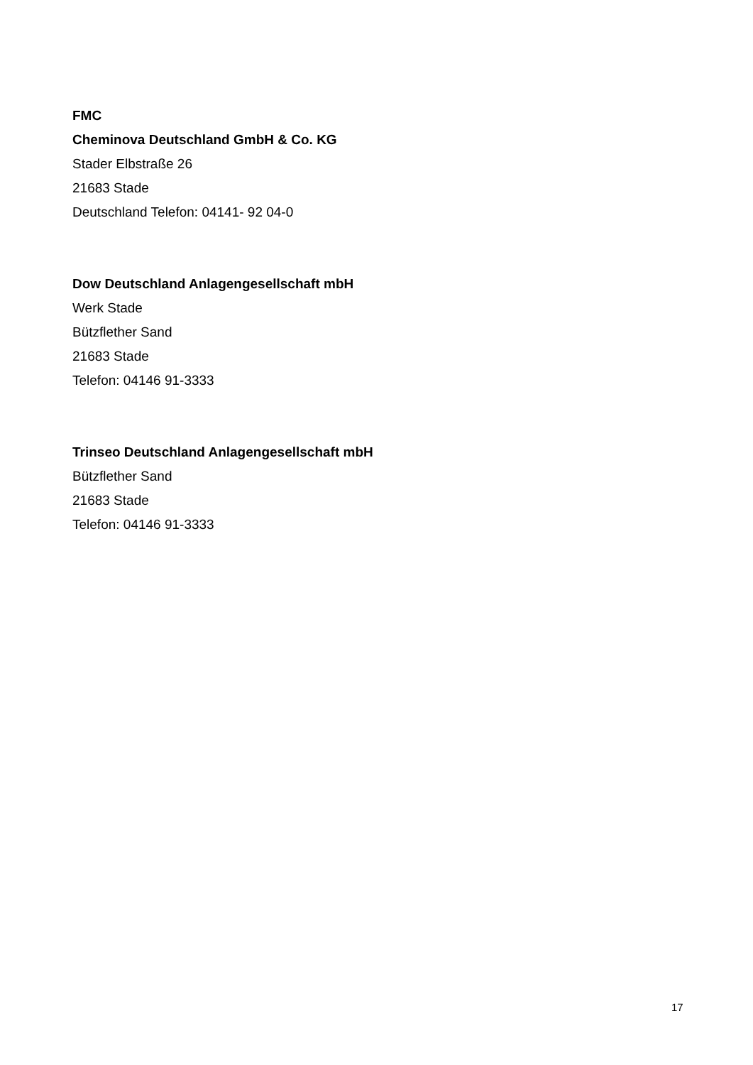FMC
Cheminova Deutschland GmbH & Co. KG
Stader Elbstraße 26
21683 Stade
Deutschland Telefon: 04141- 92 04-0
Dow Deutschland Anlagengesellschaft mbH
Werk Stade
Bützflether Sand
21683 Stade
Telefon: 04146 91-3333
Trinseo Deutschland Anlagengesellschaft mbH
Bützflether Sand
21683 Stade
Telefon: 04146 91-3333
17